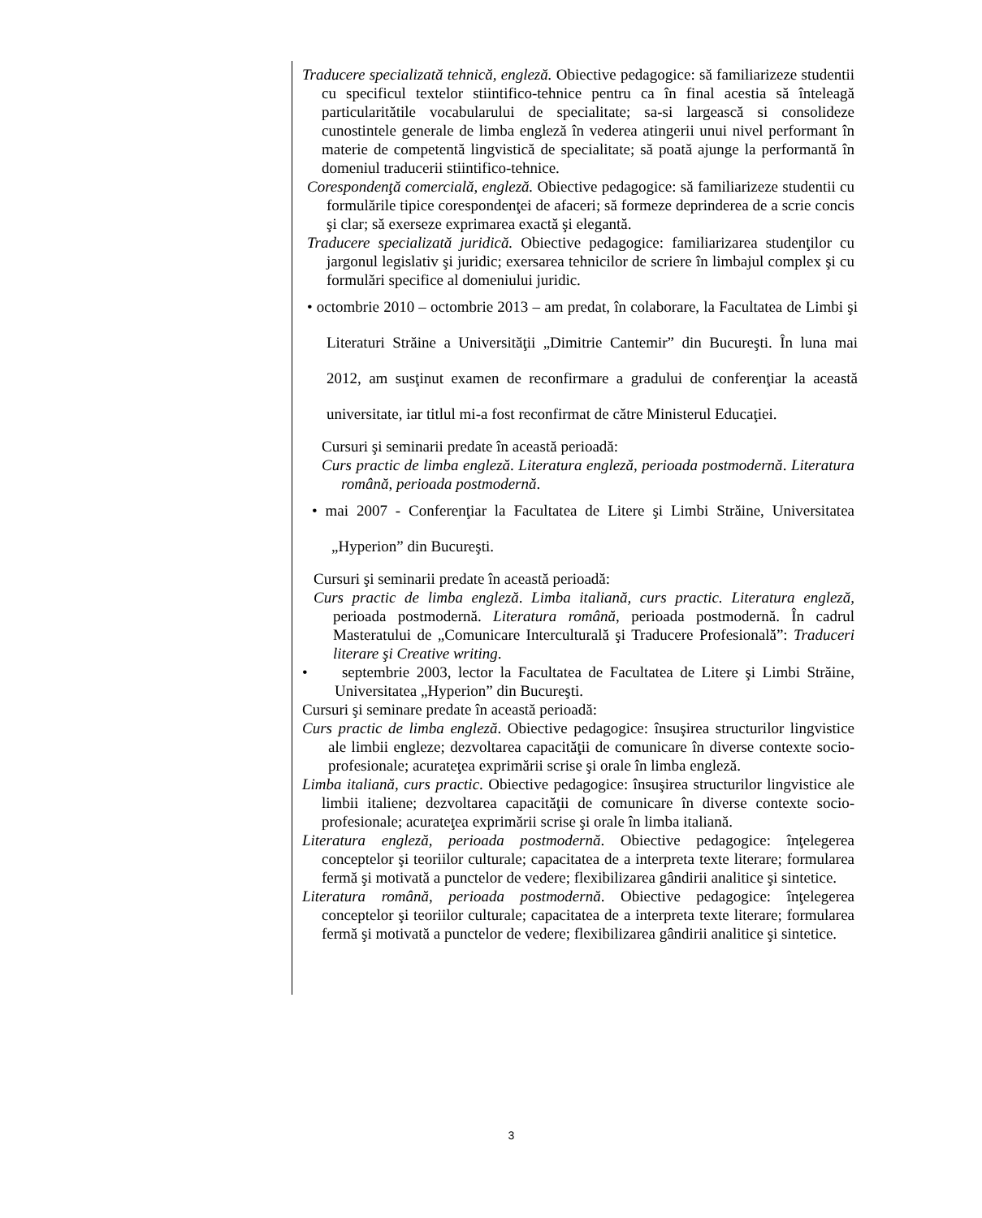Traducere specializată tehnică, engleză. Obiective pedagogice: să familiarizeze studentii cu specificul textelor stiintifico-tehnice pentru ca în final acestia să înteleagă particularitătile vocabularului de specialitate; sa-si largească si consolideze cunostintele generale de limba engleză în vederea atingerii unui nivel performant în materie de competentă lingvistică de specialitate; să poată ajunge la performantă în domeniul traducerii stiintifico-tehnice.
Corespondenţă comercială, engleză. Obiective pedagogice: să familiarizeze studentii cu formulările tipice corespondenţei de afaceri; să formeze deprinderea de a scrie concis şi clar; să exerseze exprimarea exactă şi elegantă.
Traducere specializată juridică. Obiective pedagogice: familiarizarea studenţilor cu jargonul legislativ şi juridic; exersarea tehnicilor de scriere în limbajul complex şi cu formulări specifice al domeniului juridic.
• octombrie 2010 – octombrie 2013 – am predat, în colaborare, la Facultatea de Limbi şi Literaturi Străine a Universităţii „Dimitrie Cantemir” din Bucureşti. În luna mai 2012, am susţinut examen de reconfirmare a gradului de conferenţiar la această universitate, iar titlul mi-a fost reconfirmat de către Ministerul Educaţiei.
Cursuri şi seminarii predate în această perioadă:
Curs practic de limba engleză. Literatura engleză, perioada postmodernă. Literatura română, perioada postmodernă.
• mai 2007 - Conferenţiar la Facultatea de Litere şi Limbi Străine, Universitatea „Hyperion” din Bucureşti.
Cursuri şi seminarii predate în această perioadă:
Curs practic de limba engleză. Limba italiană, curs practic. Literatura engleză, perioada postmodernă. Literatura română, perioada postmodernă. În cadrul Masteratului de „Comunicare Interculturală şi Traducere Profesională”: Traduceri literare şi Creative writing.
• septembrie 2003, lector la Facultatea de Facultatea de Litere şi Limbi Străine, Universitatea „Hyperion” din Bucureşti.
Cursuri şi seminare predate în această perioadă:
Curs practic de limba engleză. Obiective pedagogice: însuşirea structurilor lingvistice ale limbii engleze; dezvoltarea capacităţii de comunicare în diverse contexte socio-profesionale; acurateţea exprimării scrise şi orale în limba engleză.
Limba italiană, curs practic. Obiective pedagogice: însuşirea structurilor lingvistice ale limbii italiene; dezvoltarea capacităţii de comunicare în diverse contexte socio-profesionale; acurateţea exprimării scrise şi orale în limba italiană.
Literatura engleză, perioada postmodernă. Obiective pedagogice: înţelegerea conceptelor şi teoriilor culturale; capacitatea de a interpreta texte literare; formularea fermă şi motivată a punctelor de vedere; flexibilizarea gândirii analitice şi sintetice.
Literatura română, perioada postmodernă. Obiective pedagogice: înţelegerea conceptelor şi teoriilor culturale; capacitatea de a interpreta texte literare; formularea fermă şi motivată a punctelor de vedere; flexibilizarea gândirii analitice şi sintetice.
3